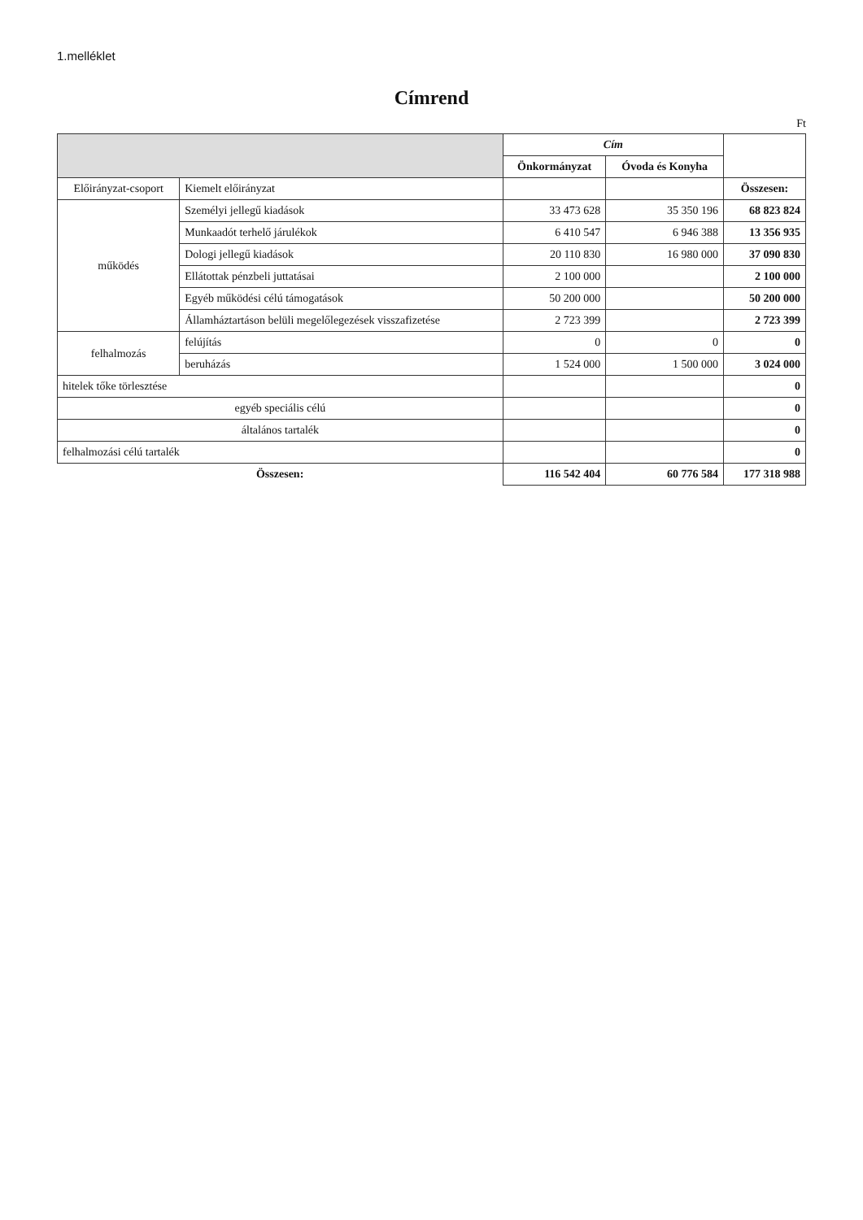1.melléklet
Címrend
Ft
| | | Cím | | |
| | | Önkormányzat | Óvoda és Konyha | |
| Előirányzat-csoport | Kiemelt előirányzat | | | Összesen: |
| működés | Személyi jellegű kiadások | 33 473 628 | 35 350 196 | 68 823 824 |
| | Munkaadót terhelő járulékok | 6 410 547 | 6 946 388 | 13 356 935 |
| | Dologi jellegű kiadások | 20 110 830 | 16 980 000 | 37 090 830 |
| | Ellátottak pénzbeli juttatásai | 2 100 000 | | 2 100 000 |
| | Egyéb működési célú támogatások | 50 200 000 | | 50 200 000 |
| | Államháztartáson belüli megelőlegezések visszafizetése | 2 723 399 | | 2 723 399 |
| felhalmozás | felújítás | 0 | 0 | 0 |
| | beruházás | 1 524 000 | 1 500 000 | 3 024 000 |
| hitelek tőke törlesztése | | | | 0 |
| egyéb speciális célú | | | | 0 |
| általános tartalék | | | | 0 |
| felhalmozási célú tartalék | | | | 0 |
| Összesen: | | 116 542 404 | 60 776 584 | 177 318 988 |